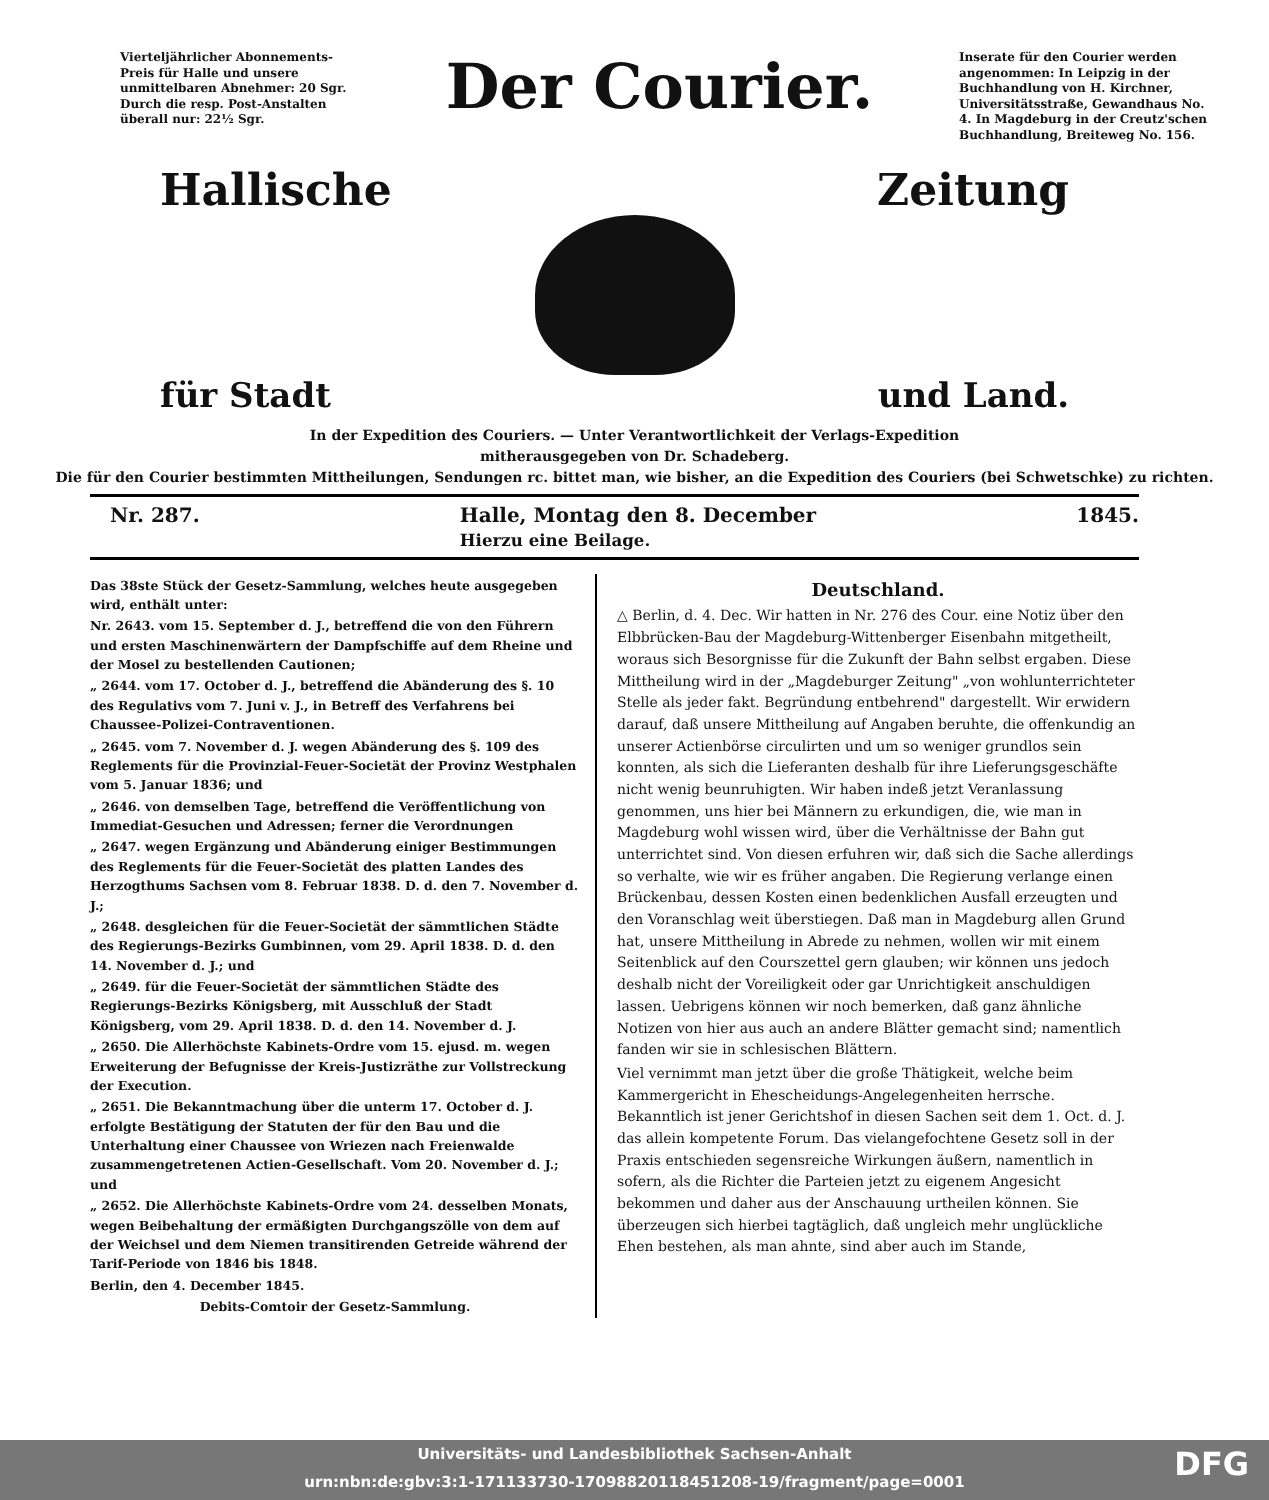Vierteljährlicher Abonnements-Preis für Halle und unsere unmittelbaren Abnehmer: 20 Sgr. Durch die resp. Post-Anstalten überall nur: 22½ Sgr.
Der Courier.
Inserate für den Courier werden angenommen: In Leipzig in der Buchhandlung von H. Kirchner, Universitätsstraße, Gewandhaus No. 4. In Magdeburg in der Creutz'schen Buchhandlung, Breiteweg No. 156.
Hallische Zeitung
für Stadt und Land.
In der Expedition des Couriers. — Unter Verantwortlichkeit der Verlags-Expedition
mitherausgegeben von Dr. Schadeberg.
Die für den Courier bestimmten Mittheilungen, Sendungen rc. bittet man, wie bisher, an die Expedition des Couriers (bei Schwetschke) zu richten.
Nr. 287. Halle, Montag den 8. December
Hierzu eine Beilage. 1845.
Das 38ste Stück der Gesetz-Sammlung, welches heute ausgegeben wird, enthält unter:
Nr. 2643. vom 15. September d. J., betreffend die von den Führern und ersten Maschinenwärtern der Dampfschiffe auf dem Rheine und der Mosel zu bestellenden Cautionen;
„ 2644. vom 17. October d. J., betreffend die Abänderung des §. 10 des Regulativs vom 7. Juni v. J., in Betreff des Verfahrens bei Chaussee-Polizei-Contraventionen.
„ 2645. vom 7. November d. J. wegen Abänderung des §. 109 des Reglements für die Provinzial-Feuer-Societät der Provinz Westphalen vom 5. Januar 1836; und
„ 2646. von demselben Tage, betreffend die Veröffentlichung von Immediat-Gesuchen und Adressen; ferner die Verordnungen
„ 2647. wegen Ergänzung und Abänderung einiger Bestimmungen des Reglements für die Feuer-Societät des platten Landes des Herzogthums Sachsen vom 8. Februar 1838. D. d. den 7. November d. J.;
„ 2648. desgleichen für die Feuer-Societät der sämmtlichen Städte des Regierungs-Bezirks Gumbinnen, vom 29. April 1838. D. d. den 14. November d. J.; und
„ 2649. für die Feuer-Societät der sämmtlichen Städte des Regierungs-Bezirks Königsberg, mit Ausschluß der Stadt Königsberg, vom 29. April 1838. D. d. den 14. November d. J.
„ 2650. Die Allerhöchste Kabinets-Ordre vom 15. ejusd. m. wegen Erweiterung der Befugnisse der Kreis-Justizräthe zur Vollstreckung der Execution.
„ 2651. Die Bekanntmachung über die unterm 17. October d. J. erfolgte Bestätigung der Statuten der für den Bau und die Unterhaltung einer Chaussee von Wriezen nach Freienwalde zusammengetretenen Actien-Gesellschaft. Vom 20. November d. J.; und
„ 2652. Die Allerhöchste Kabinets-Ordre vom 24. desselben Monats, wegen Beibehaltung der ermäßigten Durchgangszölle von dem auf der Weichsel und dem Niemen transitirenden Getreide während der Tarif-Periode von 1846 bis 1848.
Berlin, den 4. December 1845.
Debits-Comtoir der Gesetz-Sammlung.
Deutschland.
△ Berlin, d. 4. Dec. Wir hatten in Nr. 276 des Cour. eine Notiz über den Elbbrücken-Bau der Magdeburg-Wittenberger Eisenbahn mitgetheilt, woraus sich Besorgnisse für die Zukunft der Bahn selbst ergaben. Diese Mittheilung wird in der „Magdeburger Zeitung" „von wohlunterrichteter Stelle als jeder fakt. Begründung entbehrend" dargestellt. Wir erwidern darauf, daß unsere Mittheilung auf Angaben beruhte, die offenkundig an unserer Actienbörse circulirten und um so weniger grundlos sein konnten, als sich die Lieferanten deshalb für ihre Lieferungsgeschäfte nicht wenig beunruhigten. Wir haben indeß jetzt Veranlassung genommen, uns hier bei Männern zu erkundigen, die, wie man in Magdeburg wohl wissen wird, über die Verhältnisse der Bahn gut unterrichtet sind. Von diesen erfuhren wir, daß sich die Sache allerdings so verhalte, wie wir es früher angaben. Die Regierung verlange einen Brückenbau, dessen Kosten einen bedenklichen Ausfall erzeugten und den Voranschlag weit überstiegen. Daß man in Magdeburg allen Grund hat, unsere Mittheilung in Abrede zu nehmen, wollen wir mit einem Seitenblick auf den Courszettel gern glauben; wir können uns jedoch deshalb nicht der Voreiligkeit oder gar Unrichtigkeit anschuldigen lassen. Uebrigens können wir noch bemerken, daß ganz ähnliche Notizen von hier aus auch an andere Blätter gemacht sind; namentlich fanden wir sie in schlesischen Blättern.
Viel vernimmt man jetzt über die große Thätigkeit, welche beim Kammergericht in Ehescheidungs-Angelegenheiten herrsche. Bekanntlich ist jener Gerichtshof in diesen Sachen seit dem 1. Oct. d. J. das allein kompetente Forum. Das vielangefochtene Gesetz soll in der Praxis entschieden segensreiche Wirkungen äußern, namentlich in sofern, als die Richter die Parteien jetzt zu eigenem Angesicht bekommen und daher aus der Anschauung urtheilen können. Sie überzeugen sich hierbei tagtäglich, daß ungleich mehr unglückliche Ehen bestehen, als man ahnte, sind aber auch im Stande,
Universitäts- und Landesbibliothek Sachsen-Anhalt
urn:nbn:de:gbv:3:1-171133730-17098820118451208-19/fragment/page=0001
DFG